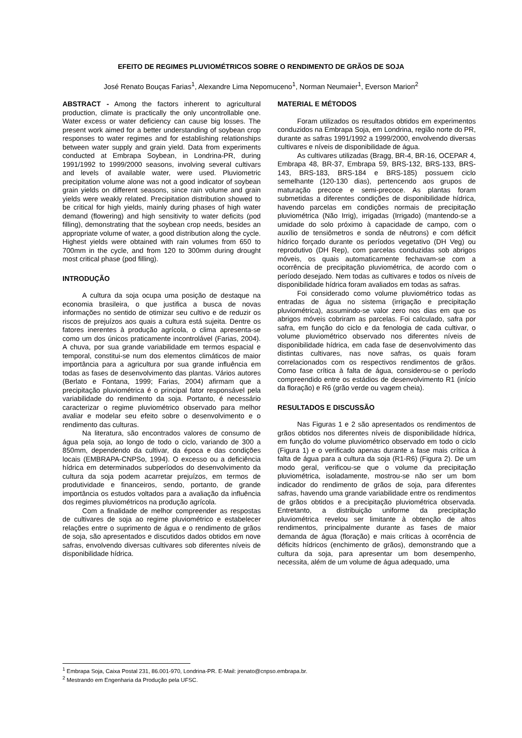EFEITO DE REGIMES PLUVIOMÉTRICOS SOBRE O RENDIMENTO DE GRÃOS DE SOJA
José Renato Bouças Farias<sup>1</sup>, Alexandre Lima Nepomuceno<sup>1</sup>, Norman Neumaier<sup>1</sup>, Everson Marion<sup>2</sup>
ABSTRACT - Among the factors inherent to agricultural production, climate is practically the only uncontrollable one. Water excess or water deficiency can cause big losses. The present work aimed for a better understanding of soybean crop responses to water regimes and for establishing relationships between water supply and grain yield. Data from experiments conducted at Embrapa Soybean, in Londrina-PR, during 1991/1992 to 1999/2000 seasons, involving several cultivars and levels of available water, were used. Pluviometric precipitation volume alone was not a good indicator of soybean grain yields on different seasons, since rain volume and grain yields were weakly related. Precipitation distribution showed to be critical for high yields, mainly during phases of high water demand (flowering) and high sensitivity to water deficits (pod filling), demonstrating that the soybean crop needs, besides an appropriate volume of water, a good distribution along the cycle. Highest yields were obtained with rain volumes from 650 to 700mm in the cycle, and from 120 to 300mm during drought most critical phase (pod filling).
INTRODUÇÃO
A cultura da soja ocupa uma posição de destaque na economia brasileira, o que justifica a busca de novas informações no sentido de otimizar seu cultivo e de reduzir os riscos de prejuízos aos quais a cultura está sujeita. Dentre os fatores inerentes à produção agrícola, o clima apresenta-se como um dos únicos praticamente incontrolável (Farias, 2004). A chuva, por sua grande variabilidade em termos espacial e temporal, constitui-se num dos elementos climáticos de maior importância para a agricultura por sua grande influência em todas as fases de desenvolvimento das plantas. Vários autores (Berlato e Fontana, 1999; Farias, 2004) afirmam que a precipitação pluviométrica é o principal fator responsável pela variabilidade do rendimento da soja. Portanto, é necessário caracterizar o regime pluviométrico observado para melhor avaliar e modelar seu efeito sobre o desenvolvimento e o rendimento das culturas.
Na literatura, são encontrados valores de consumo de água pela soja, ao longo de todo o ciclo, variando de 300 a 850mm, dependendo da cultivar, da época e das condições locais (EMBRAPA-CNPSo, 1994). O excesso ou a deficiência hídrica em determinados subperíodos do desenvolvimento da cultura da soja podem acarretar prejuízos, em termos de produtividade e financeiros, sendo, portanto, de grande importância os estudos voltados para a avaliação da influência dos regimes pluviométricos na produção agrícola.
Com a finalidade de melhor compreender as respostas de cultivares de soja ao regime pluviométrico e estabelecer relações entre o suprimento de água e o rendimento de grãos de soja, são apresentados e discutidos dados obtidos em nove safras, envolvendo diversas cultivares sob diferentes níveis de disponibilidade hídrica.
MATERIAL E MÉTODOS
Foram utilizados os resultados obtidos em experimentos conduzidos na Embrapa Soja, em Londrina, região norte do PR, durante as safras 1991/1992 a 1999/2000, envolvendo diversas cultivares e níveis de disponibilidade de água.
As cultivares utilizadas (Bragg, BR-4, BR-16, OCEPAR 4, Embrapa 48, BR-37, Embrapa 59, BRS-132, BRS-133, BRS-143, BRS-183, BRS-184 e BRS-185) possuem ciclo semelhante (120-130 dias), pertencendo aos grupos de maturação precoce e semi-precoce. As plantas foram submetidas a diferentes condições de disponibilidade hídrica, havendo parcelas em condições normais de precipitação pluviométrica (Não Irrig), irrigadas (Irrigado) (mantendo-se a umidade do solo próximo à capacidade de campo, com o auxílio de tensiômetros e sonda de nêutrons) e com déficit hídrico forçado durante os períodos vegetativo (DH Veg) ou reprodutivo (DH Rep), com parcelas conduzidas sob abrigos móveis, os quais automaticamente fechavam-se com a ocorrência de precipitação pluviométrica, de acordo com o período desejado. Nem todas as cultivares e todos os níveis de disponibilidade hídrica foram avaliados em todas as safras.
Foi considerado como volume pluviométrico todas as entradas de água no sistema (irrigação e precipitação pluviométrica), assumindo-se valor zero nos dias em que os abrigos móveis cobriram as parcelas. Foi calculado, safra por safra, em função do ciclo e da fenologia de cada cultivar, o volume pluviométrico observado nos diferentes níveis de disponibilidade hídrica, em cada fase de desenvolvimento das distintas cultivares, nas nove safras, os quais foram correlacionados com os respectivos rendimentos de grãos. Como fase crítica à falta de água, considerou-se o período compreendido entre os estádios de desenvolvimento R1 (início da floração) e R6 (grão verde ou vagem cheia).
RESULTADOS E DISCUSSÃO
Nas Figuras 1 e 2 são apresentados os rendimentos de grãos obtidos nos diferentes níveis de disponibilidade hídrica, em função do volume pluviométrico observado em todo o ciclo (Figura 1) e o verificado apenas durante a fase mais crítica à falta de água para a cultura da soja (R1-R6) (Figura 2). De um modo geral, verificou-se que o volume da precipitação pluviométrica, isoladamente, mostrou-se não ser um bom indicador do rendimento de grãos de soja, para diferentes safras, havendo uma grande variabilidade entre os rendimentos de grãos obtidos e a precipitação pluviométrica observada. Entretanto, a distribuição uniforme da precipitação pluviométrica revelou ser limitante à obtenção de altos rendimentos, principalmente durante as fases de maior demanda de água (floração) e mais críticas à ocorrência de déficits hídricos (enchimento de grãos), demonstrando que a cultura da soja, para apresentar um bom desempenho, necessita, além de um volume de água adequado, uma
<sup>1</sup> Embrapa Soja, Caixa Postal 231, 86.001-970, Londrina-PR. E-Mail: jrenato@cnpso.embrapa.br.
<sup>2</sup> Mestrando em Engenharia da Produção pela UFSC.